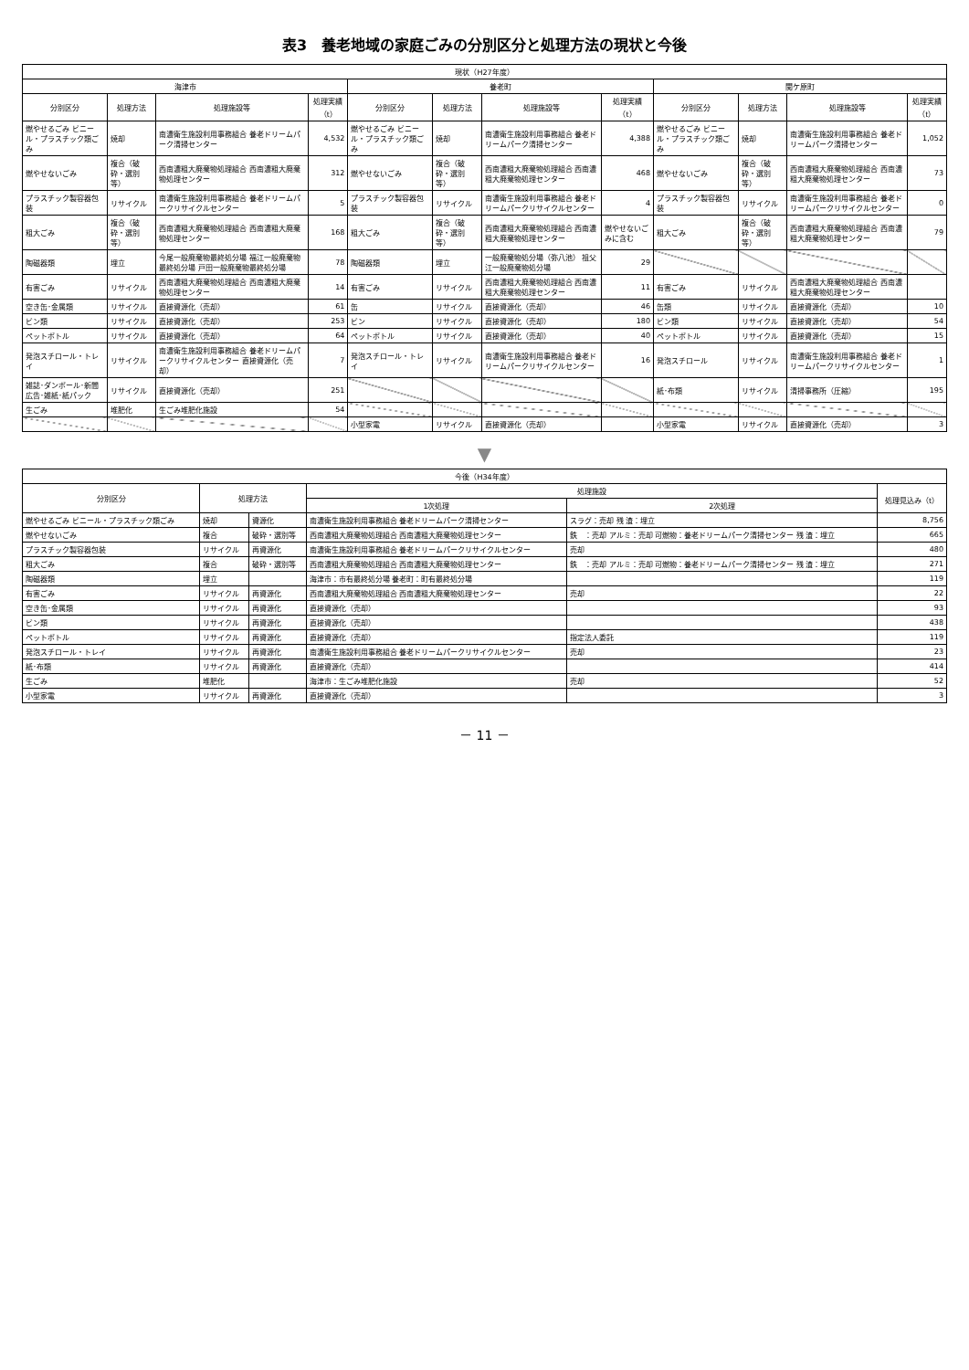表3　養老地域の家庭ごみの分別区分と処理方法の現状と今後
| 現状（H27年度） | | | | | | | | | | | |
| --- | --- | --- | --- | --- | --- | --- | --- | --- | --- | --- | --- |
| 海津市 | | | | 養老町 | | | | 関ケ原町 | | | |
| 分別区分 | 処理方法 | 処理施設等 | 処理実績（t） | 分別区分 | 処理方法 | 処理施設等 | 処理実績（t） | 分別区分 | 処理方法 | 処理施設等 | 処理実績（t） |
| 燃やせるごみ ビニール・プラスチック類ごみ | 焼却 | 南濃衛生施設利用事務組合 養老ドリームパーク清掃センター | 4,532 | 燃やせるごみ ビニール・プラスチック類ごみ | 焼却 | 南濃衛生施設利用事務組合 養老ドリームパーク清掃センター | 4,388 | 燃やせるごみ ビニール・プラスチック類ごみ | 焼却 | 南濃衛生施設利用事務組合 養老ドリームパーク清掃センター | 1,052 |
| 燃やせないごみ | 複合（破砕・選別等） | 西南濃粗大廃棄物処理組合 西南濃粗大廃棄物処理センター | 312 | 燃やせないごみ | 複合（破砕・選別等） | 西南濃粗大廃棄物処理組合 西南濃粗大廃棄物処理センター | 468 | 燃やせないごみ | 複合（破砕・選別等） | 西南濃粗大廃棄物処理組合 西南濃粗大廃棄物処理センター | 73 |
| プラスチック製容器包装 | リサイクル | 南濃衛生施設利用事務組合 養老ドリームパークリサイクルセンター | 5 | プラスチック製容器包装 | リサイクル | 南濃衛生施設利用事務組合 養老ドリームパークリサイクルセンター | 4 | プラスチック製容器包装 | リサイクル | 南濃衛生施設利用事務組合 養老ドリームパークリサイクルセンター | 0 |
| 粗大ごみ | 複合（破砕・選別等） | 西南濃粗大廃棄物処理組合 西南濃粗大廃棄物処理センター | 168 | 粗大ごみ | 複合（破砕・選別等） | 西南濃粗大廃棄物処理組合 西南濃粗大廃棄物処理センター | 燃やせないごみに含む | 粗大ごみ | 複合（破砕・選別等） | 西南濃粗大廃棄物処理組合 西南濃粗大廃棄物処理センター | 79 |
| 陶磁器類 | 埋立 | 今尾一般廃棄物最終処分場 福江一般廃棄物最終処分場 戸田一般廃棄物最終処分場 | 78 | 陶磁器類 | 埋立 | 一般廃棄物処分場（弥八池） 祖父江一般廃棄物処分場 | 29 | | | | |
| 有害ごみ | リサイクル | 西南濃粗大廃棄物処理組合 西南濃粗大廃棄物処理センター | 14 | 有害ごみ | リサイクル | 西南濃粗大廃棄物処理組合 西南濃粗大廃棄物処理センター | 11 | 有害ごみ | リサイクル | 西南濃粗大廃棄物処理組合 西南濃粗大廃棄物処理センター | |
| 空き缶･金属類 | リサイクル | 直接資源化（売却） | 61 | 缶 | リサイクル | 直接資源化（売却） | 46 | 缶類 | リサイクル | 直接資源化（売却） | 10 |
| ビン類 | リサイクル | 直接資源化（売却） | 253 | ビン | リサイクル | 直接資源化（売却） | 180 | ビン類 | リサイクル | 直接資源化（売却） | 54 |
| ペットボトル | リサイクル | 直接資源化（売却） | 64 | ペットボトル | リサイクル | 直接資源化（売却） | 40 | ペットボトル | リサイクル | 直接資源化（売却） | 15 |
| 発泡スチロール・トレイ | リサイクル | 南濃衛生施設利用事務組合 養老ドリームパークリサイクルセンター 直接資源化（売却） | 7 | 発泡スチロール・トレイ | リサイクル | 南濃衛生施設利用事務組合 養老ドリームパークリサイクルセンター | 16 | 発泡スチロール | リサイクル | 南濃衛生施設利用事務組合 養老ドリームパークリサイクルセンター | 1 |
| 雑誌･ダンボール･新聞広告･雑紙･紙パック | リサイクル | 直接資源化（売却） | 251 | | | | | 紙･布類 | リサイクル | 清掃事務所（圧縮） | 195 |
| 生ごみ | 堆肥化 | 生ごみ堆肥化施設 | 54 | | | | | | | | |
| | | | | 小型家電 | リサイクル | 直接資源化（売却） | | 小型家電 | リサイクル | 直接資源化（売却） | 3 |
▼
| 今後（H34年度） | | | | | |
| --- | --- | --- | --- | --- | --- |
| 分別区分 | 処理方法 | | 処理施設 | | 処理見込み（t） |
| | | | 1次処理 | 2次処理 | |
| 燃やせるごみ ビニール・プラスチック類ごみ | 焼却 | 資源化 | 南濃衛生施設利用事務組合 養老ドリームパーク清掃センター | スラグ：売却 残 渣：埋立 | 8,756 |
| 燃やせないごみ | 複合 | 破砕・選別等 | 西南濃粗大廃棄物処理組合 西南濃粗大廃棄物処理センター | 鉄 ：売却 アルミ：売却 可燃物：養老ドリームパーク清掃センター 残 渣：埋立 | 665 |
| プラスチック製容器包装 | リサイクル | 再資源化 | 南濃衛生施設利用事務組合 養老ドリームパークリサイクルセンター | 売却 | 480 |
| 粗大ごみ | 複合 | 破砕・選別等 | 西南濃粗大廃棄物処理組合 西南濃粗大廃棄物処理センター | 鉄 ：売却 アルミ：売却 可燃物：養老ドリームパーク清掃センター 残 渣：埋立 | 271 |
| 陶磁器類 | 埋立 | | 海津市：市有最終処分場 養老町：町有最終処分場 | | 119 |
| 有害ごみ | リサイクル | 再資源化 | 西南濃粗大廃棄物処理組合 西南濃粗大廃棄物処理センター | 売却 | 22 |
| 空き缶･金属類 | リサイクル | 再資源化 | 直接資源化（売却） | | 93 |
| ビン類 | リサイクル | 再資源化 | 直接資源化（売却） | | 438 |
| ペットボトル | リサイクル | 再資源化 | 直接資源化（売却） | 指定法人委託 | 119 |
| 発泡スチロール・トレイ | リサイクル | 再資源化 | 南濃衛生施設利用事務組合 養老ドリームパークリサイクルセンター | 売却 | 23 |
| 紙･布類 | リサイクル | 再資源化 | 直接資源化（売却） | | 414 |
| 生ごみ | 堆肥化 | | 海津市：生ごみ堆肥化施設 | 売却 | 52 |
| 小型家電 | リサイクル | 再資源化 | 直接資源化（売却） | | 3 |
－ 11 －